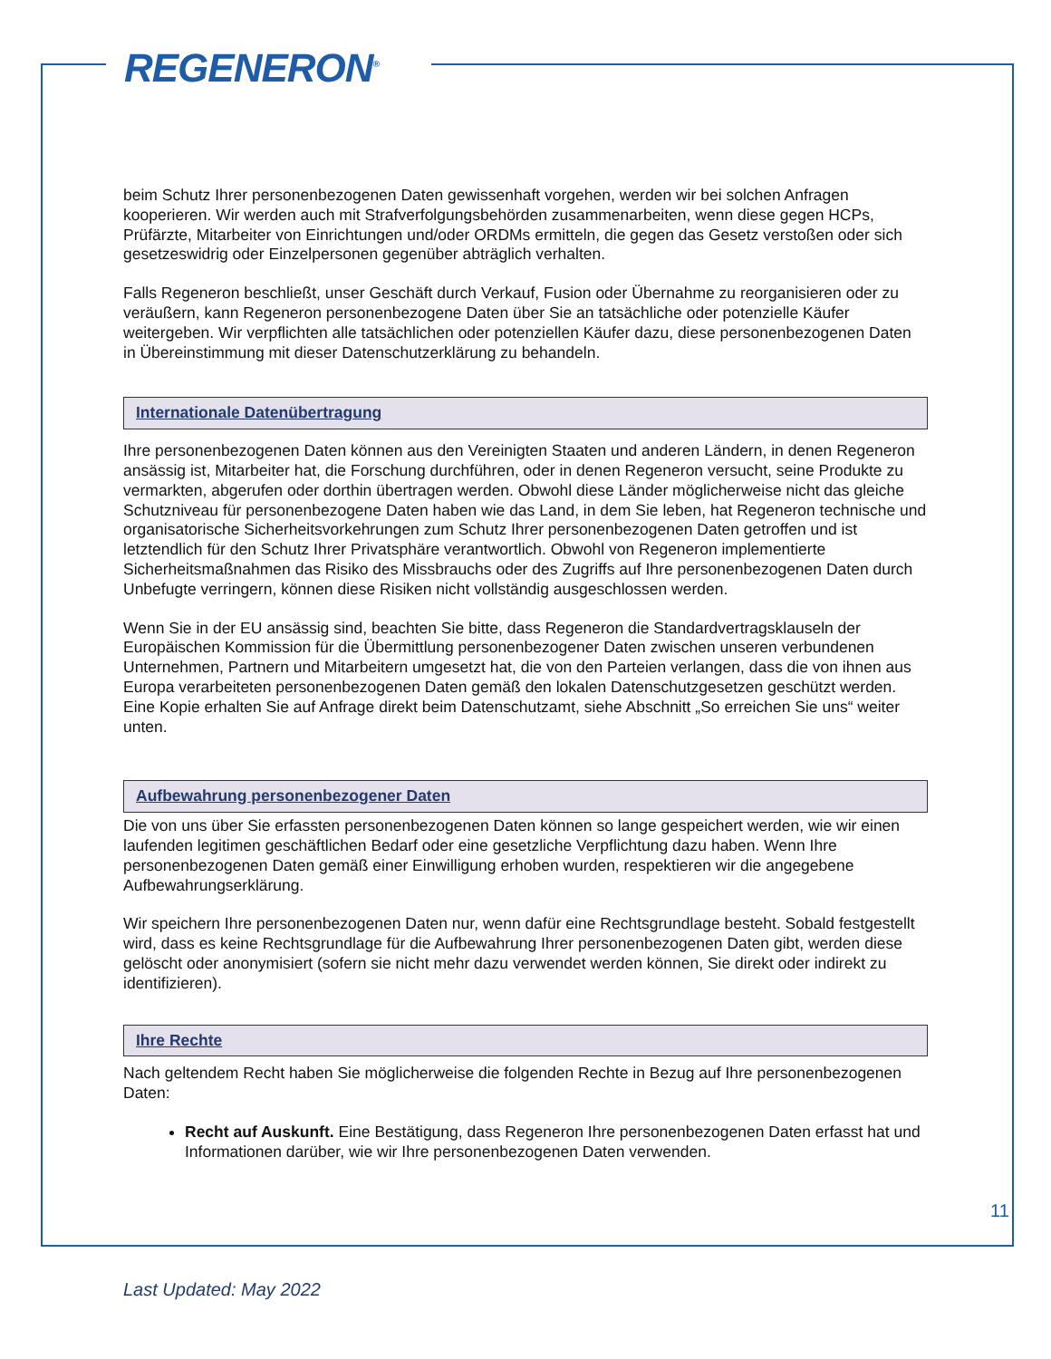REGENERON<sup>®</sup>
beim Schutz Ihrer personenbezogenen Daten gewissenhaft vorgehen, werden wir bei solchen Anfragen kooperieren. Wir werden auch mit Strafverfolgungsbehörden zusammenarbeiten, wenn diese gegen HCPs, Prüfärzte, Mitarbeiter von Einrichtungen und/oder ORDMs ermitteln, die gegen das Gesetz verstoßen oder sich gesetzeswidrig oder Einzelpersonen gegenüber abträglich verhalten.
Falls Regeneron beschließt, unser Geschäft durch Verkauf, Fusion oder Übernahme zu reorganisieren oder zu veräußern, kann Regeneron personenbezogene Daten über Sie an tatsächliche oder potenzielle Käufer weitergeben. Wir verpflichten alle tatsächlichen oder potenziellen Käufer dazu, diese personenbezogenen Daten in Übereinstimmung mit dieser Datenschutzerklärung zu behandeln.
Internationale Datenübertragung
Ihre personenbezogenen Daten können aus den Vereinigten Staaten und anderen Ländern, in denen Regeneron ansässig ist, Mitarbeiter hat, die Forschung durchführen, oder in denen Regeneron versucht, seine Produkte zu vermarkten, abgerufen oder dorthin übertragen werden. Obwohl diese Länder möglicherweise nicht das gleiche Schutzniveau für personenbezogene Daten haben wie das Land, in dem Sie leben, hat Regeneron technische und organisatorische Sicherheitsvorkehrungen zum Schutz Ihrer personenbezogenen Daten getroffen und ist letztendlich für den Schutz Ihrer Privatsphäre verantwortlich. Obwohl von Regeneron implementierte Sicherheitsmaßnahmen das Risiko des Missbrauchs oder des Zugriffs auf Ihre personenbezogenen Daten durch Unbefugte verringern, können diese Risiken nicht vollständig ausgeschlossen werden.
Wenn Sie in der EU ansässig sind, beachten Sie bitte, dass Regeneron die Standardvertragsklauseln der Europäischen Kommission für die Übermittlung personenbezogener Daten zwischen unseren verbundenen Unternehmen, Partnern und Mitarbeitern umgesetzt hat, die von den Parteien verlangen, dass die von ihnen aus Europa verarbeiteten personenbezogenen Daten gemäß den lokalen Datenschutzgesetzen geschützt werden. Eine Kopie erhalten Sie auf Anfrage direkt beim Datenschutzamt, siehe Abschnitt „So erreichen Sie uns“ weiter unten.
Aufbewahrung personenbezogener Daten
Die von uns über Sie erfassten personenbezogenen Daten können so lange gespeichert werden, wie wir einen laufenden legitimen geschäftlichen Bedarf oder eine gesetzliche Verpflichtung dazu haben. Wenn Ihre personenbezogenen Daten gemäß einer Einwilligung erhoben wurden, respektieren wir die angegebene Aufbewahrungserklärung.
Wir speichern Ihre personenbezogenen Daten nur, wenn dafür eine Rechtsgrundlage besteht. Sobald festgestellt wird, dass es keine Rechtsgrundlage für die Aufbewahrung Ihrer personenbezogenen Daten gibt, werden diese gelöscht oder anonymisiert (sofern sie nicht mehr dazu verwendet werden können, Sie direkt oder indirekt zu identifizieren).
Ihre Rechte
Nach geltendem Recht haben Sie möglicherweise die folgenden Rechte in Bezug auf Ihre personenbezogenen Daten:
Recht auf Auskunft. Eine Bestätigung, dass Regeneron Ihre personenbezogenen Daten erfasst hat und Informationen darüber, wie wir Ihre personenbezogenen Daten verwenden.
11
Last Updated: May 2022